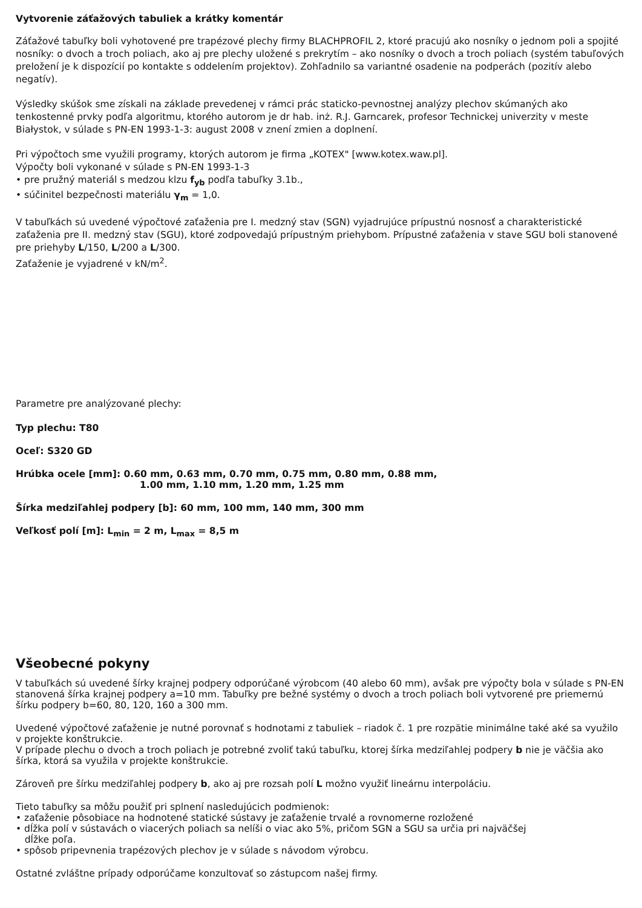Vytvorenie záťažových tabuliek a krátky komentár
Záťažové tabuľky boli vyhotovené pre trapézové plechy firmy BLACHPROFIL 2, ktoré pracujú ako nosníky o jednom poli a spojité nosníky: o dvoch a troch poliach, ako aj pre plechy uložené s prekrytím – ako nosníky o dvoch a troch poliach (systém tabuľových preložení je k dispozícií po kontakte s oddelením projektov). Zohľadnilo sa variantné osadenie na podperách (pozitív alebo negatív).
Výsledky skúšok sme získali na základe prevedenej v rámci prác staticko-pevnostnej analýzy plechov skúmaných ako tenkostenné prvky podľa algoritmu, ktorého autorom je dr hab. inż. R.J. Garncarek, profesor Technickej univerzity v meste Białystok, v súlade s PN-EN 1993-1-3: august 2008 v znení zmien a doplnení.
Pri výpočtoch sme využili programy, ktorých autorom je firma „KOTEX" [www.kotex.waw.pl].
Výpočty boli vykonané v súlade s PN-EN 1993-1-3
• pre pružný materiál s medzou klzu f<sub>yb</sub> podľa tabuľky 3.1b.,
• súčinitel bezpečnosti materiálu γ<sub>m</sub> = 1,0.
V tabuľkách sú uvedené výpočtové zaťaženia pre I. medzný stav (SGN) vyjadrujúce prípustnú nosnosť a charakteristické zaťaženia pre II. medzný stav (SGU), ktoré zodpovedajú prípustným priehybom. Prípustné zaťaženia v stave SGU boli stanovené pre priehyby L/150, L/200 a L/300.
Zaťaženie je vyjadrené v kN/m<sup>2</sup>.
Parametre pre analýzované plechy:
Typ plechu: T80
Oceľ: S320 GD
Hrúbka ocele [mm]: 0.60 mm, 0.63 mm, 0.70 mm, 0.75 mm, 0.80 mm, 0.88 mm,
1.00 mm, 1.10 mm, 1.20 mm, 1.25 mm
Šírka medziľahlej podpery [b]: 60 mm, 100 mm, 140 mm, 300 mm
Veľkosť polí [m]: L<sub>min</sub> = 2 m, L<sub>max</sub> = 8,5 m
Všeobecné pokyny
V tabuľkách sú uvedené šírky krajnej podpery odporúčané výrobcom (40 alebo 60 mm), avšak pre výpočty bola v súlade s PN-EN stanovená šírka krajnej podpery a=10 mm. Tabuľky pre bežné systémy o dvoch a troch poliach boli vytvorené pre priemernú šírku podpery b=60, 80, 120, 160 a 300 mm.
Uvedené výpočtové zaťaženie je nutné porovnať s hodnotami z tabuliek – riadok č. 1 pre rozpätie minimálne také aké sa využilo v projekte konštrukcie.
V prípade plechu o dvoch a troch poliach je potrebné zvoliť takú tabuľku, ktorej šírka medziľahlej podpery b nie je väčšia ako šírka, ktorá sa využila v projekte konštrukcie.
Zároveň pre šírku medziľahlej podpery b, ako aj pre rozsah polí L možno využiť lineárnu interpoláciu.
Tieto tabuľky sa môžu použiť pri splnení nasledujúcich podmienok:
• zaťaženie pôsobiace na hodnotené statické sústavy je zaťaženie trvalé a rovnomerne rozložené
• dĺžka polí v sústavách o viacerých poliach sa nelíši o viac ako 5%, pričom SGN a SGU sa určia pri najväčšej
dĺžke poľa.
• spôsob pripevnenia trapézových plechov je v súlade s návodom výrobcu.
Ostatné zvláštne prípady odporúčame konzultovať so zástupcom našej firmy.